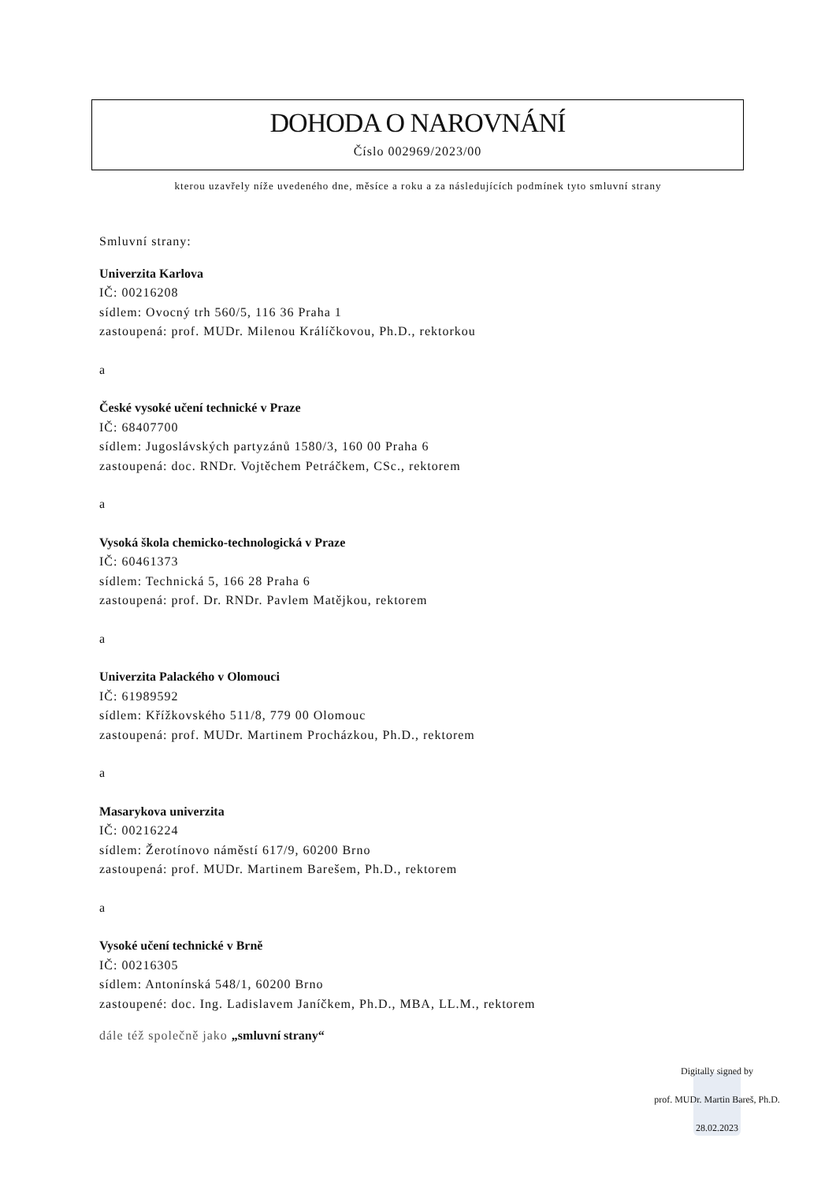DOHODA O NAROVNÁNÍ
Číslo 002969/2023/00
kterou uzavřely níže uvedeného dne, měsíce a roku a za následujících podmínek tyto smluvní strany
Smluvní strany:
Univerzita Karlova
IČ: 00216208
sídlem: Ovocný trh 560/5, 116 36 Praha 1
zastoupená: prof. MUDr. Milenou Králíčkovou, Ph.D., rektorkou
a
České vysoké učení technické v Praze
IČ: 68407700
sídlem: Jugoslávských partyzánů 1580/3, 160 00 Praha 6
zastoupená: doc. RNDr. Vojtěchem Petráčkem, CSc., rektorem
a
Vysoká škola chemicko-technologická v Praze
IČ: 60461373
sídlem: Technická 5, 166 28 Praha 6
zastoupená: prof. Dr. RNDr. Pavlem Matějkou, rektorem
a
Univerzita Palackého v Olomouci
IČ: 61989592
sídlem: Křížkovského 511/8, 779 00 Olomouc
zastoupená: prof. MUDr. Martinem Procházkou, Ph.D., rektorem
a
Masarykova univerzita
IČ: 00216224
sídlem: Žerotínovo náměstí 617/9, 60200 Brno
zastoupená: prof. MUDr. Martinem Barešem, Ph.D., rektorem
a
Vysoké učení technické v Brně
IČ: 00216305
sídlem: Antonínská 548/1, 60200 Brno
zastoupené: doc. Ing. Ladislavem Janíčkem, Ph.D., MBA, LL.M., rektorem
dále též společně jako „smluvní strany“
Digitally signed by
prof. MUDr. Martin Bareš, Ph.D.
28.02.2023